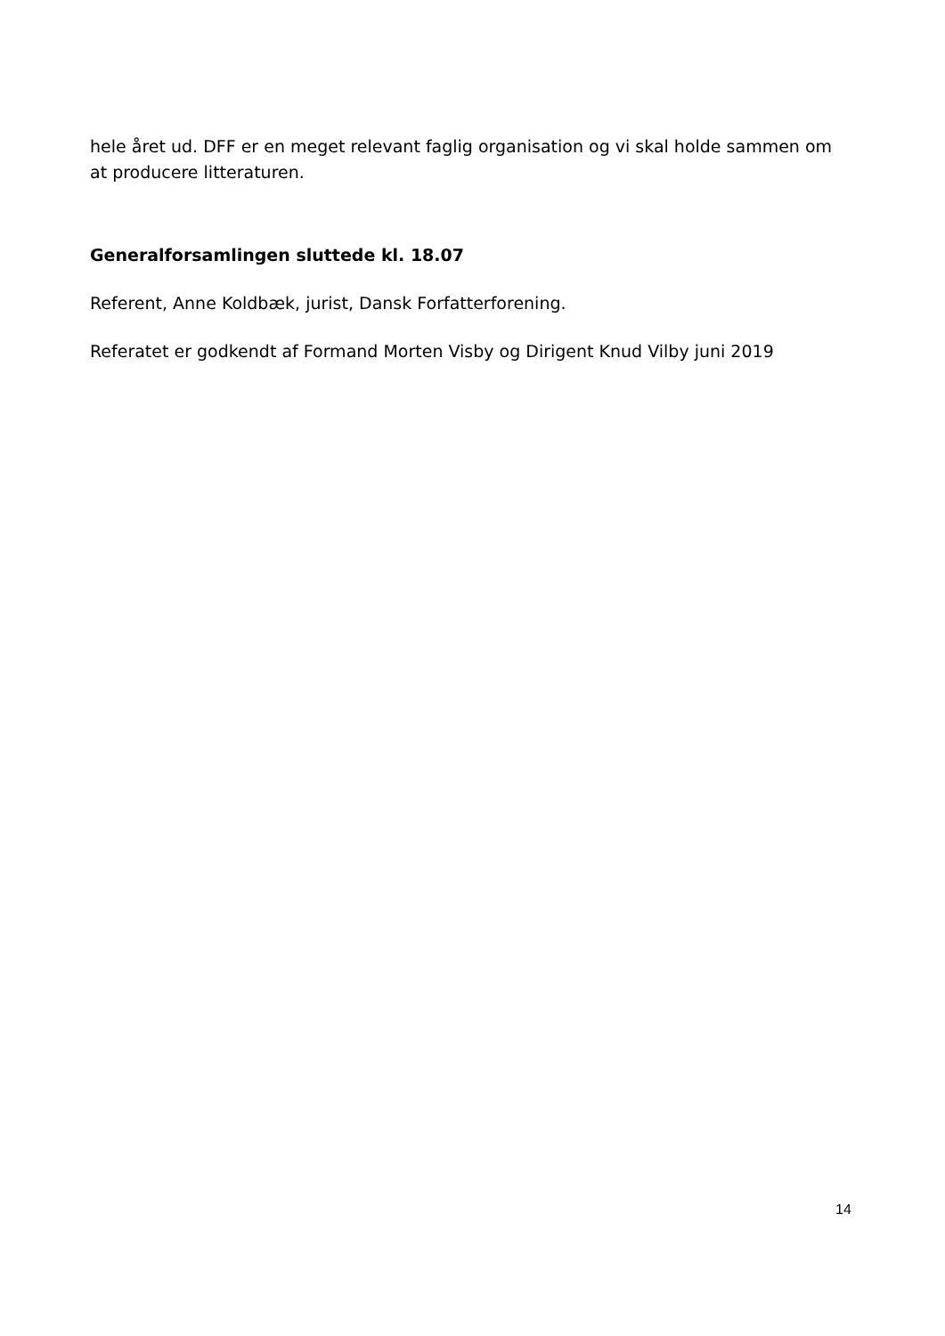hele året ud. DFF er en meget relevant faglig organisation og vi skal holde sammen om at producere litteraturen.
Generalforsamlingen sluttede kl. 18.07
Referent, Anne Koldbæk, jurist, Dansk Forfatterforening.
Referatet er godkendt af Formand Morten Visby og Dirigent Knud Vilby juni 2019
14